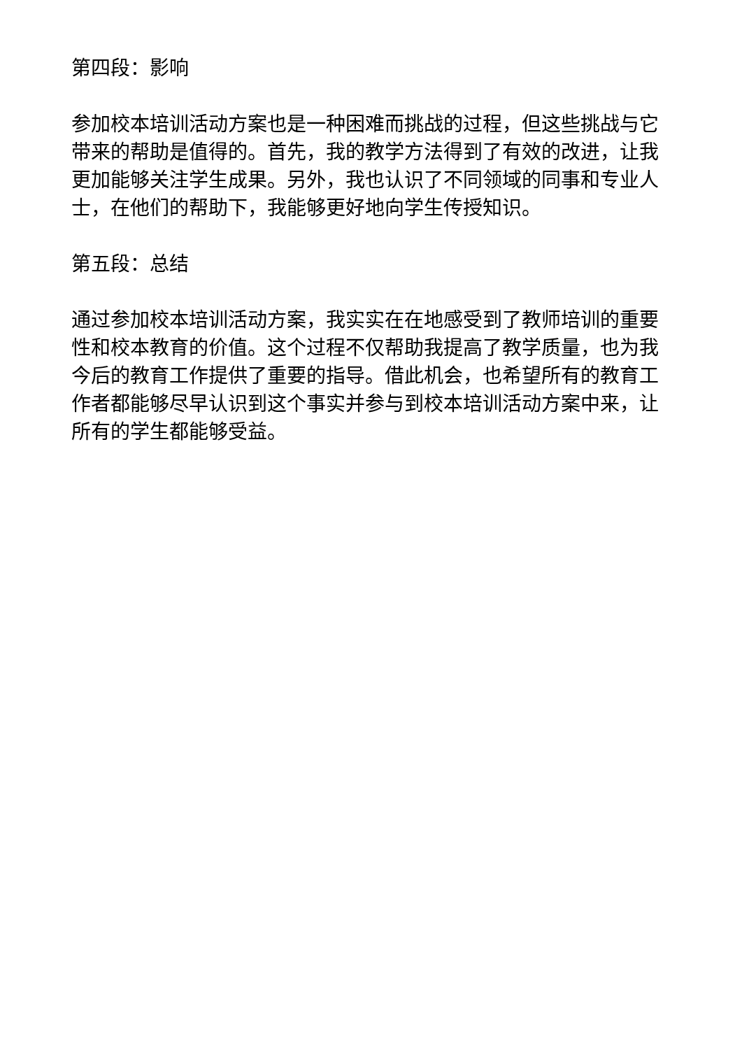第四段：影响
参加校本培训活动方案也是一种困难而挑战的过程，但这些挑战与它带来的帮助是值得的。首先，我的教学方法得到了有效的改进，让我更加能够关注学生成果。另外，我也认识了不同领域的同事和专业人士，在他们的帮助下，我能够更好地向学生传授知识。
第五段：总结
通过参加校本培训活动方案，我实实在在地感受到了教师培训的重要性和校本教育的价值。这个过程不仅帮助我提高了教学质量，也为我今后的教育工作提供了重要的指导。借此机会，也希望所有的教育工作者都能够尽早认识到这个事实并参与到校本培训活动方案中来，让所有的学生都能够受益。